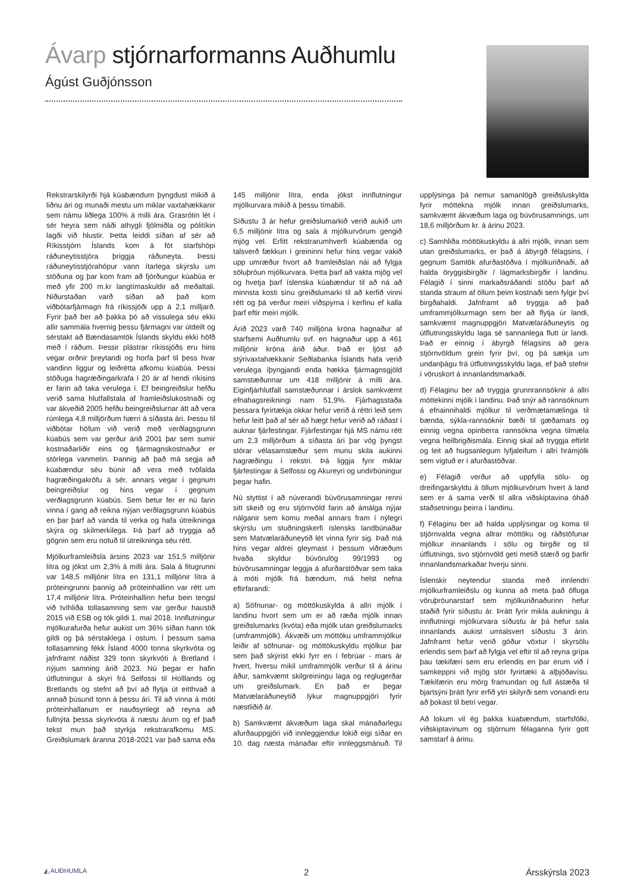Ávarp stjórnarformanns Auðhumlu
Ágúst Guðjónsson
Rekstrarskilyrði hjá kúabændum þyngdust mikið á liðnu ári og munaði mestu um miklar vaxtahækkanir sem námu liðlega 100% á milli ára. Grasrótin lét í sér heyra sem náði athygli fjölmiðla og pólitíkin lagði við hlustir. Þetta leiddi síðan af sér að Ríkisstjórn Íslands kom á fót starfshópi ráðuneytisstjóra þriggja ráðuneyta. Þessi ráðuneytisstjórahópur vann ítarlega skýrslu um stöðuna og þar kom fram að fjórðungur kúabúa er með yfir 200 m.kr langtímaskuldir að meðaltali. Niðurstaðan varð síðan að það kom viðbótarfjármagn frá ríkissjóði upp á 2,1 milljarð. Fyrir það ber að þakka þó að vissulega séu ekki allir sammála hvernig þessu fjármagni var útdeilt og sérstakt að Bændasamtök Íslands skyldu ekki höfð með í ráðum. Þessir plástrar ríkissjóðs eru hins vegar orðnir þreytandi og horfa þarf til þess hvar vandinn liggur og leiðrétta afkomu kúabúa. Þessi stöðuga hagræðingarkrafa í 20 ár af hendi ríkisins er farin að taka verulega í. Ef beingreiðslur hefðu verið sama hlutfallstala af framleiðslukostnaði og var ákveðið 2005 hefðu beingreiðslurnar átt að vera rúmlega 4,8 milljörðum hærri á síðasta ári. Þessu til viðbótar höfum við verið með verðlagsgrunn kúabús sem var gerður árið 2001 þar sem sumir kostnaðarliðir eins og fjármagnskostnaður er stórlega vanmetin. Þannig að það má segja að kúabændur séu búnir að vera með tvöfalda hagræðingakröfu á sér, annars vegar í gegnum beingreiðslur og hins vegar í gegnum verðlagsgrunn kúabús. Sem betur fer er nú farin vinna í gang að reikna nýjan verðlagsgrunn kúabús en þar þarf að vanda til verka og hafa útreikninga skýra og skilmerkilega. Þá þarf að tryggja að gögnin sem eru notuð til útreikninga séu rétt.
Mjólkurframleiðsla ársins 2023 var 151,5 milljónir lítra og jókst um 2,3% á milli ára. Sala á fitugrunni var 148,5 milljónir lítra en 131,1 milljónir lítra á próteingrunni þannig að próteinhallinn var rétt um 17,4 milljónir lítra. Próteinhallinn hefur bein tengsl við tvíhliða tollasamning sem var gerður haustið 2015 við ESB og tók gildi 1. maí 2018. Innflutningur mjólkurafurða hefur aukist um 36% síðan hann tók gildi og þá sérstaklega í ostum. Í þessum sama tollasamning fékk Ísland 4000 tonna skyrkvóta og jafnframt náðist 329 tonn skyrkvóti á Bretland í nýjum samning árið 2023. Nú þegar er hafin útflutningur á skyri frá Selfossi til Holllands og Bretlands og stefnt að því að flytja út eitthvað á annað þúsund tonn á þessu ári. Til að vinna á móti próteinhallanum er nauðsynlegt að reyna að fullnýta þessa skyrkvóta á næstu árum og ef það tekst mun það styrkja rekstrarafkomu MS. Greiðslumark áranna 2018-2021 var það sama eða 145 milljónir lítra, enda jókst innflutningur mjólkurvara mikið á þessu tímabili.
Síðustu 3 ár hefur greiðslumarkið verið aukið um 6,5 milljónir lítra og sala á mjólkurvörum gengið mjög vel. Erfitt rekstrarumhverfi kúabænda og talsverð fækkun í greininni hefur hins vegar vakið upp umræður hvort að framleiðslan nái að fylgja söluþróun mjólkurvara. Þetta þarf að vakta mjög vel og hvetja þarf íslenska kúabændur til að ná að minnsta kosti sínu greiðslumarki til að kerfið vinni rétt og þá verður meiri viðspyrna í kerfinu ef kalla þarf eftir meiri mjólk.
Árið 2023 varð 740 milljóna króna hagnaður af starfsemi Auðhumlu svf. en hagnaður upp á 461 milljónir króna árið áður. Það er ljóst að stýrivaxtahækkanir Seðlabanka Íslands hafa verið verulega íþyngjandi enda hækka fjármagnsgjöld samstæðunnar um 418 milljónir á milli ára. Eiginfjárhlutfall samstæðunnar í árslok samkvæmt efnahagsreikningi nam 51,9%. Fjárhagsstaða þessara fyrirtækja okkar hefur verið á réttri leið sem hefur leitt það af sér að hægt hefur verið að ráðast í auknar fjárfestingar. Fjárfestingar hjá MS námu rétt um 2,3 milljörðum á síðasta ári þar vóg þyngst stórar vélasamstæður sem munu skila aukinni hagræðingu í rekstri. Þá liggja fyrir miklar fjárfestingar á Selfossi og Akureyri og undirbúningur þegar hafin.
Nú styttist í að núverandi búvörusamningar renni sitt skeið og eru stjórnvöld farin að ámálga nýjar nálganir sem komu meðal annars fram í nýlegri skýrslu um stuðningskerfi íslensks landbúnaðar sem Matvælaráðuneytið lét vinna fyrir sig. Það má hins vegar aldrei gleymast í þessum viðræðum hvaða skyldur búvörulög 99/1993 og búvörusamningar leggja á afurðarstöðvar sem taka á móti mjólk frá bændum, má helst nefna eftirfarandi:
a) Söfnunar- og móttökuskylda á allri mjólk í landinu hvort sem um er að ræða mjólk innan greiðslumarks (kvóta) eða mjólk utan greiðslumarks (umframmjólk). Ákvæði um móttöku umframmjólkur leiðir af söfnunar- og móttökuskyldu mjólkur þar sem það skýrist ekki fyrr en í febrúar - mars ár hvert, hversu mikil umframmjólk verður til á árinu áður, samkvæmt skilgreiningu laga og reglugerðar um greiðslumark. En það er þegar Matvælaráðuneytið lýkur magnuppgjöri fyrir næstliðið ár.
b) Samkvæmt ákvæðum laga skal mánaðarlegu afurðauppgjöri við innleggjendur lokið eigi síðar en 10. dag næsta mánaðar eftir innleggsmánuð. Til upplýsinga þá nemur samanlögð greiðsluskylda fyrir móttekna mjólk innan greiðslumarks, samkvæmt ákvæðum laga og búvörusamnings, um 18,6 milljörðum kr. á árinu 2023.
c) Samhliða móttökuskyldu á allri mjólk, innan sem utan greiðslumarks, er það á ábyrgð félagsins, í gegnum Samtök afurðastöðva í mjólkuriðnaði, að halda öryggisbirgðir / lágmarksbirgðir í landinu. Félagið í sinni markaðsráðandi stöðu þarf að standa straum af öllum þeim kostnaði sem fylgir því birgðahaldi. Jafnframt að tryggja að það umframmjólkurmagn sem ber að flytja úr landi, samkvæmt magnuppgjöri Matvælaráðuneytis og útflutningsskyldu laga sé sannanlega flutt úr landi. Það er einnig í ábyrgð félagsins að gera stjórnvöldum grein fyrir því, og þá sækja um undanþágu frá útflutningsskyldu laga, ef það stefnir í vöruskort á innanlandsmarkaði.
d) Félaginu ber að tryggja grunnrannsóknir á allri móttekinni mjólk í landinu. Það snýr að rannsóknum á efnainnihaldi mjólkur til verðmætamælinga til bænda, sýkla-rannsóknir bæði til gæðamats og einnig vegna opinberra rannsókna vegna tilmæla vegna heilbrigðismála. Einnig skal að tryggja eftirlit og leit að hugsanlegum lyfjaleifum í allri hrámjólk sem vigtuð er í afurðastöðvar.
e) Félagið verður að uppfylla sölu- og dreifingarskyldu á öllum mjólkurvörum hvert á land sem er á sama verði til allra viðskiptavina óháð staðsetningu þeirra í landinu.
f) Félaginu ber að halda upplýsingar og koma til stjórnvalda vegna allrar móttöku og ráðstöfunar mjólkur innanlands í sölu og birgðir og til útflutnings, svo stjórnvöld geti metið stærð og þarfir innanlandsmarkaðar hverju sinni.
Íslenskir neytendur standa með innlendri mjólkurframleiðslu og kunna að meta það öfluga vöruþróunarstarf sem mjólkuriðnaðurinn hefur staðið fyrir síðustu ár. Þrátt fyrir mikla aukningu á innflutningi mjólkurvara síðustu ár þá hefur sala innanlands aukist umtalsvert síðustu 3 árin. Jafnframt hefur verið góður vöxtur í skyrsölu erlendis sem þarf að fylgja vel eftir til að reyna grípa þau tækifæri sem eru erlendis en þar erum við í samkeppni við mjög stór fyrirtæki á alþjóðavísu. Tækifærin eru mörg framundan og full ástæða til bjartsýni þrátt fyrir erfið ytri skilyrði sem vonandi eru að þokast til betri vegar.
Að lokum vil ég þakka kúabændum, starfsfólki, viðskiptavinum og stjórnum félaganna fyrir gott samstarf á árinu.
◭ AUÐHUMLA 2 Ársskýrsla 2023